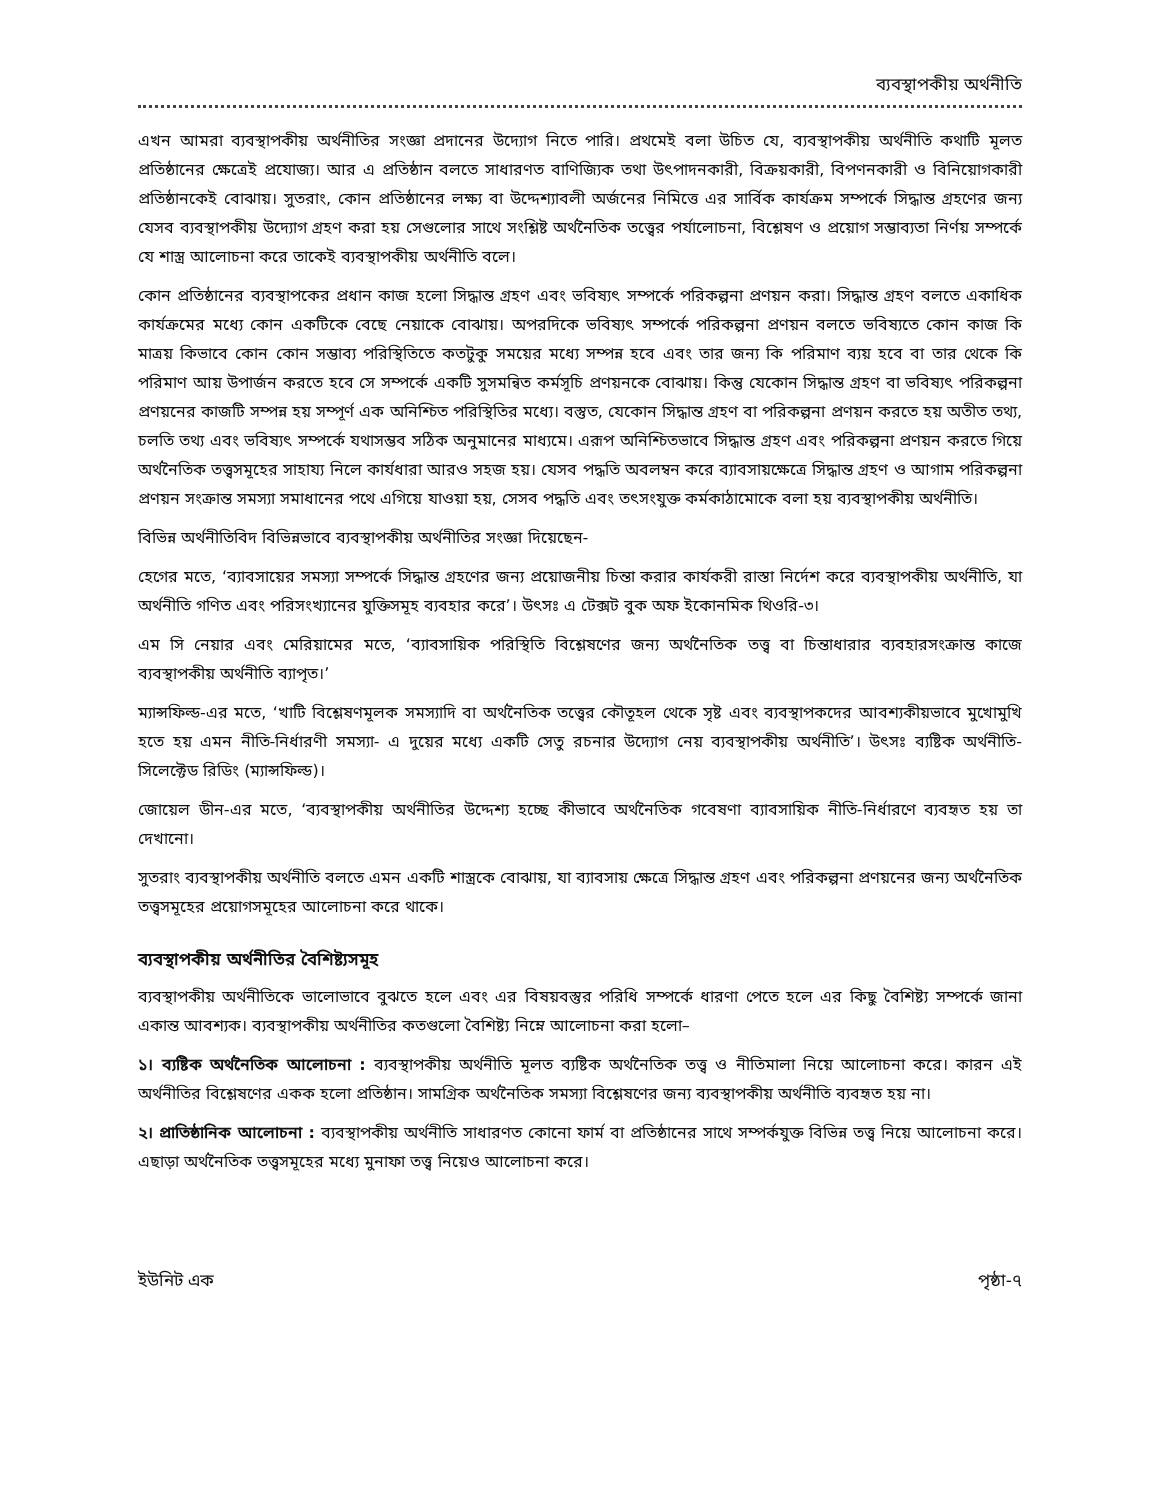ব্যবস্থাপকীয় অর্থনীতি
এখন আমরা ব্যবস্থাপকীয় অর্থনীতির সংজ্ঞা প্রদানের উদ্যোগ নিতে পারি। প্রথমেই বলা উচিত যে, ব্যবস্থাপকীয় অর্থনীতি কথাটি মূলত প্রতিষ্ঠানের ক্ষেত্রেই প্রযোজ্য। আর এ প্রতিষ্ঠান বলতে সাধারণত বাণিজ্যিক তথা উৎপাদনকারী, বিক্রয়কারী, বিপণনকারী ও বিনিয়োগকারী প্রতিষ্ঠানকেই বোঝায়। সুতরাং, কোন প্রতিষ্ঠানের লক্ষ্য বা উদ্দেশ্যাবলী অর্জনের নিমিত্তে এর সার্বিক কার্যক্রম সম্পর্কে সিদ্ধান্ত গ্রহণের জন্য যেসব ব্যবস্থাপকীয় উদ্যোগ গ্রহণ করা হয় সেগুলোর সাথে সংশ্লিষ্ট অর্থনৈতিক তত্ত্বের পর্যালোচনা, বিশ্লেষণ ও প্রয়োগ সম্ভাব্যতা নির্ণয় সম্পর্কে যে শাস্ত্র আলোচনা করে তাকেই ব্যবস্থাপকীয় অর্থনীতি বলে।
কোন প্রতিষ্ঠানের ব্যবস্থাপকের প্রধান কাজ হলো সিদ্ধান্ত গ্রহণ এবং ভবিষ্যৎ সম্পর্কে পরিকল্পনা প্রণয়ন করা। সিদ্ধান্ত গ্রহণ বলতে একাধিক কার্যক্রমের মধ্যে কোন একটিকে বেছে নেয়াকে বোঝায়। অপরদিকে ভবিষ্যৎ সম্পর্কে পরিকল্পনা প্রণয়ন বলতে ভবিষ্যতে কোন কাজ কি মাত্রয় কিভাবে কোন কোন সম্ভাব্য পরিস্থিতিতে কতটুকু সময়ের মধ্যে সম্পন্ন হবে এবং তার জন্য কি পরিমাণ ব্যয় হবে বা তার থেকে কি পরিমাণ আয় উপার্জন করতে হবে সে সম্পর্কে একটি সুসমন্বিত কর্মসূচি প্রণয়নকে বোঝায়। কিন্তু যেকোন সিদ্ধান্ত গ্রহণ বা ভবিষ্যৎ পরিকল্পনা প্রণয়নের কাজটি সম্পন্ন হয় সম্পূর্ণ এক অনিশ্চিত পরিস্থিতির মধ্যে। বস্তুত, যেকোন সিদ্ধান্ত গ্রহণ বা পরিকল্পনা প্রণয়ন করতে হয় অতীত তথ্য, চলতি তথ্য এবং ভবিষ্যৎ সম্পর্কে যথাসম্ভব সঠিক অনুমানের মাধ্যমে। এরূপ অনিশ্চিতভাবে সিদ্ধান্ত গ্রহণ এবং পরিকল্পনা প্রণয়ন করতে গিয়ে অর্থনৈতিক তত্ত্বসমূহের সাহায্য নিলে কার্যধারা আরও সহজ হয়। যেসব পদ্ধতি অবলম্বন করে ব্যাবসায়ক্ষেত্রে সিদ্ধান্ত গ্রহণ ও আগাম পরিকল্পনা প্রণয়ন সংক্রান্ত সমস্যা সমাধানের পথে এগিয়ে যাওয়া হয়, সেসব পদ্ধতি এবং তৎসংযুক্ত কর্মকাঠামোকে বলা হয় ব্যবস্থাপকীয় অর্থনীতি।
বিভিন্ন অর্থনীতিবিদ বিভিন্নভাবে ব্যবস্থাপকীয় অর্থনীতির সংজ্ঞা দিয়েছেন-
হেগের মতে, ‘ব্যাবসায়ের সমস্যা সম্পর্কে সিদ্ধান্ত গ্রহণের জন্য প্রয়োজনীয় চিন্তা করার কার্যকরী রাস্তা নির্দেশ করে ব্যবস্থাপকীয় অর্থনীতি, যা অর্থনীতি গণিত এবং পরিসংখ্যানের যুক্তিসমূহ ব্যবহার করে’। উৎসঃ এ টেক্সট বুক অফ ইকোনমিক থিওরি-৩।
এম সি নেয়ার এবং মেরিয়ামের মতে, ‘ব্যাবসায়িক পরিস্থিতি বিশ্লেষণের জন্য অর্থনৈতিক তত্ত্ব বা চিন্তাধারার ব্যবহারসংক্রান্ত কাজে ব্যবস্থাপকীয় অর্থনীতি ব্যাপৃত।’
ম্যান্সফিল্ড-এর মতে, ‘খাটি বিশ্লেষণমূলক সমস্যাদি বা অর্থনৈতিক তত্ত্বের কৌতূহল থেকে সৃষ্ট এবং ব্যবস্থাপকদের আবশ্যকীয়ভাবে মুখোমুখি হতে হয় এমন নীতি-নির্ধারণী সমস্যা- এ দুয়ের মধ্যে একটি সেতু রচনার উদ্যোগ নেয় ব্যবস্থাপকীয় অর্থনীতি’। উৎসঃ ব্যষ্টিক অর্থনীতি- সিলেক্টেড রিডিং (ম্যান্সফিল্ড)।
জোয়েল ডীন-এর মতে, ‘ব্যবস্থাপকীয় অর্থনীতির উদ্দেশ্য হচ্ছে কীভাবে অর্থনৈতিক গবেষণা ব্যাবসায়িক নীতি-নির্ধারণে ব্যবহৃত হয় তা দেখানো।
সুতরাং ব্যবস্থাপকীয় অর্থনীতি বলতে এমন একটি শাস্ত্রকে বোঝায়, যা ব্যাবসায় ক্ষেত্রে সিদ্ধান্ত গ্রহণ এবং পরিকল্পনা প্রণয়নের জন্য অর্থনৈতিক তত্ত্বসমূহের প্রয়োগসমূহের আলোচনা করে থাকে।
ব্যবস্থাপকীয় অর্থনীতির বৈশিষ্ট্যসমূহ
ব্যবস্থাপকীয় অর্থনীতিকে ভালোভাবে বুঝতে হলে এবং এর বিষয়বস্তুর পরিধি সম্পর্কে ধারণা পেতে হলে এর কিছু বৈশিষ্ট্য সম্পর্কে জানা একান্ত আবশ্যক। ব্যবস্থাপকীয় অর্থনীতির কতগুলো বৈশিষ্ট্য নিম্নে আলোচনা করা হলো–
১। ব্যষ্টিক অর্থনৈতিক আলোচনা : ব্যবস্থাপকীয় অর্থনীতি মূলত ব্যষ্টিক অর্থনৈতিক তত্ত্ব ও নীতিমালা নিয়ে আলোচনা করে। কারন এই অর্থনীতির বিশ্লেষণের একক হলো প্রতিষ্ঠান। সামগ্রিক অর্থনৈতিক সমস্যা বিশ্লেষণের জন্য ব্যবস্থাপকীয় অর্থনীতি ব্যবহৃত হয় না।
২। প্রাতিষ্ঠানিক আলোচনা : ব্যবস্থাপকীয় অর্থনীতি সাধারণত কোনো ফার্ম বা প্রতিষ্ঠানের সাথে সম্পর্কযুক্ত বিভিন্ন তত্ত্ব নিয়ে আলোচনা করে। এছাড়া অর্থনৈতিক তত্ত্বসমূহের মধ্যে মুনাফা তত্ত্ব নিয়েও আলোচনা করে।
ইউনিট এক পৃষ্ঠা-৭